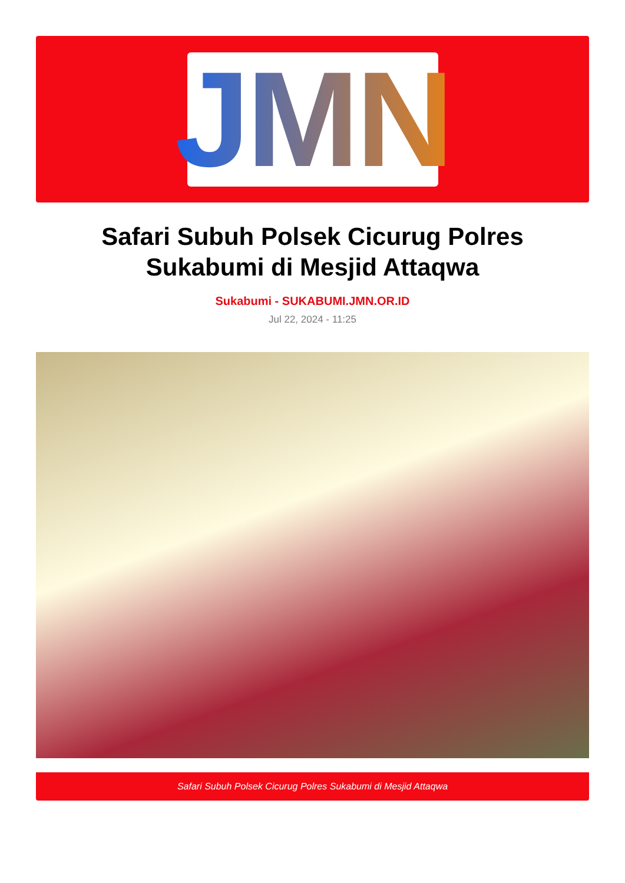JMN
Safari Subuh Polsek Cicurug Polres Sukabumi di Mesjid Attaqwa
Sukabumi - SUKABUMI.JMN.OR.ID
Jul 22, 2024 - 11:25
Safari Subuh Polsek Cicurug Polres Sukabumi di Mesjid Attaqwa